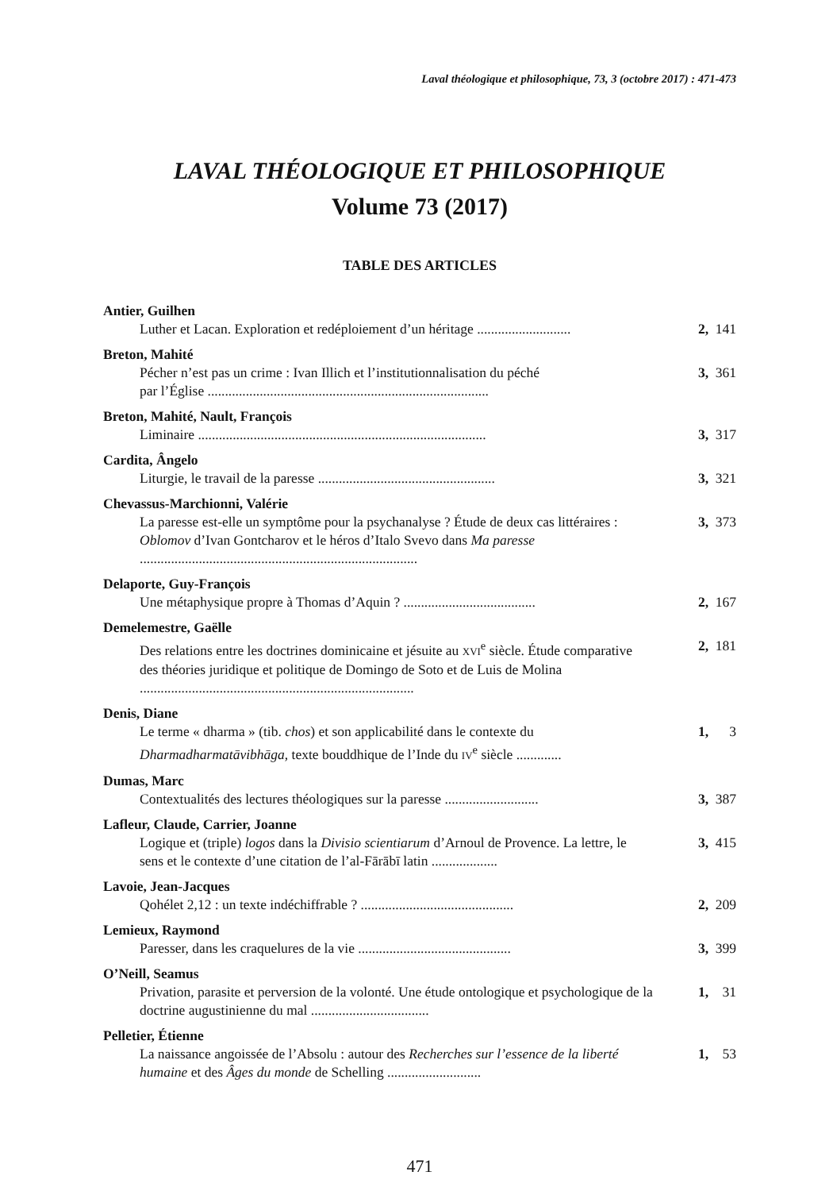Laval théologique et philosophique, 73, 3 (octobre 2017) : 471-473
LAVAL THÉOLOGIQUE ET PHILOSOPHIQUE
Volume 73 (2017)
TABLE DES ARTICLES
Antier, Guilhen
Luther et Lacan. Exploration et redéploiement d’un héritage ...........................
2, 141
Breton, Mahité
Pécher n’est pas un crime : Ivan Illich et l’institutionnalisation du péché
par l’Église .................................................................................
3, 361
Breton, Mahité, Nault, François
Liminaire ...................................................................................
3, 317
Cardita, Ângelo
Liturgie, le travail de la paresse ...................................................
3, 321
Chevassus-Marchionni, Valérie
La paresse est-elle un symptôme pour la psychanalyse ? Étude de deux cas littéraires : Oblomov d’Ivan Gontcharov et le héros d’Italo Svevo dans Ma paresse ................................................................................
3, 373
Delaporte, Guy-François
Une métaphysique propre à Thomas d’Aquin ? ......................................
2, 167
Demelemestre, Gaëlle
Des relations entre les doctrines dominicaine et jésuite au XVI<sup>e</sup> siècle. Étude comparative des théories juridique et politique de Domingo de Soto et de Luis de Molina ...............................................................................
2, 181
Denis, Diane
Le terme « dharma » (tib. chos) et son applicabilité dans le contexte du Dharmadharmatāvibhāga, texte bouddhique de l’Inde du IV<sup>e</sup> siècle .............
1, 3
Dumas, Marc
Contextualités des lectures théologiques sur la paresse ...........................
3, 387
Lafleur, Claude, Carrier, Joanne
Logique et (triple) logos dans la Divisio scientiarum d’Arnoul de Provence. La lettre, le sens et le contexte d’une citation de l’al-Fārābī latin ...................
3, 415
Lavoie, Jean-Jacques
Qohélet 2,12 : un texte indéchiffrable ? ............................................
2, 209
Lemieux, Raymond
Paresser, dans les craquelures de la vie ............................................
3, 399
O’Neill, Seamus
Privation, parasite et perversion de la volonté. Une étude ontologique et psychologique de la doctrine augustinienne du mal ..................................
1, 31
Pelletier, Étienne
La naissance angoissée de l’Absolu : autour des Recherches sur l’essence de la liberté humaine et des Âges du monde de Schelling ...........................
1, 53
471